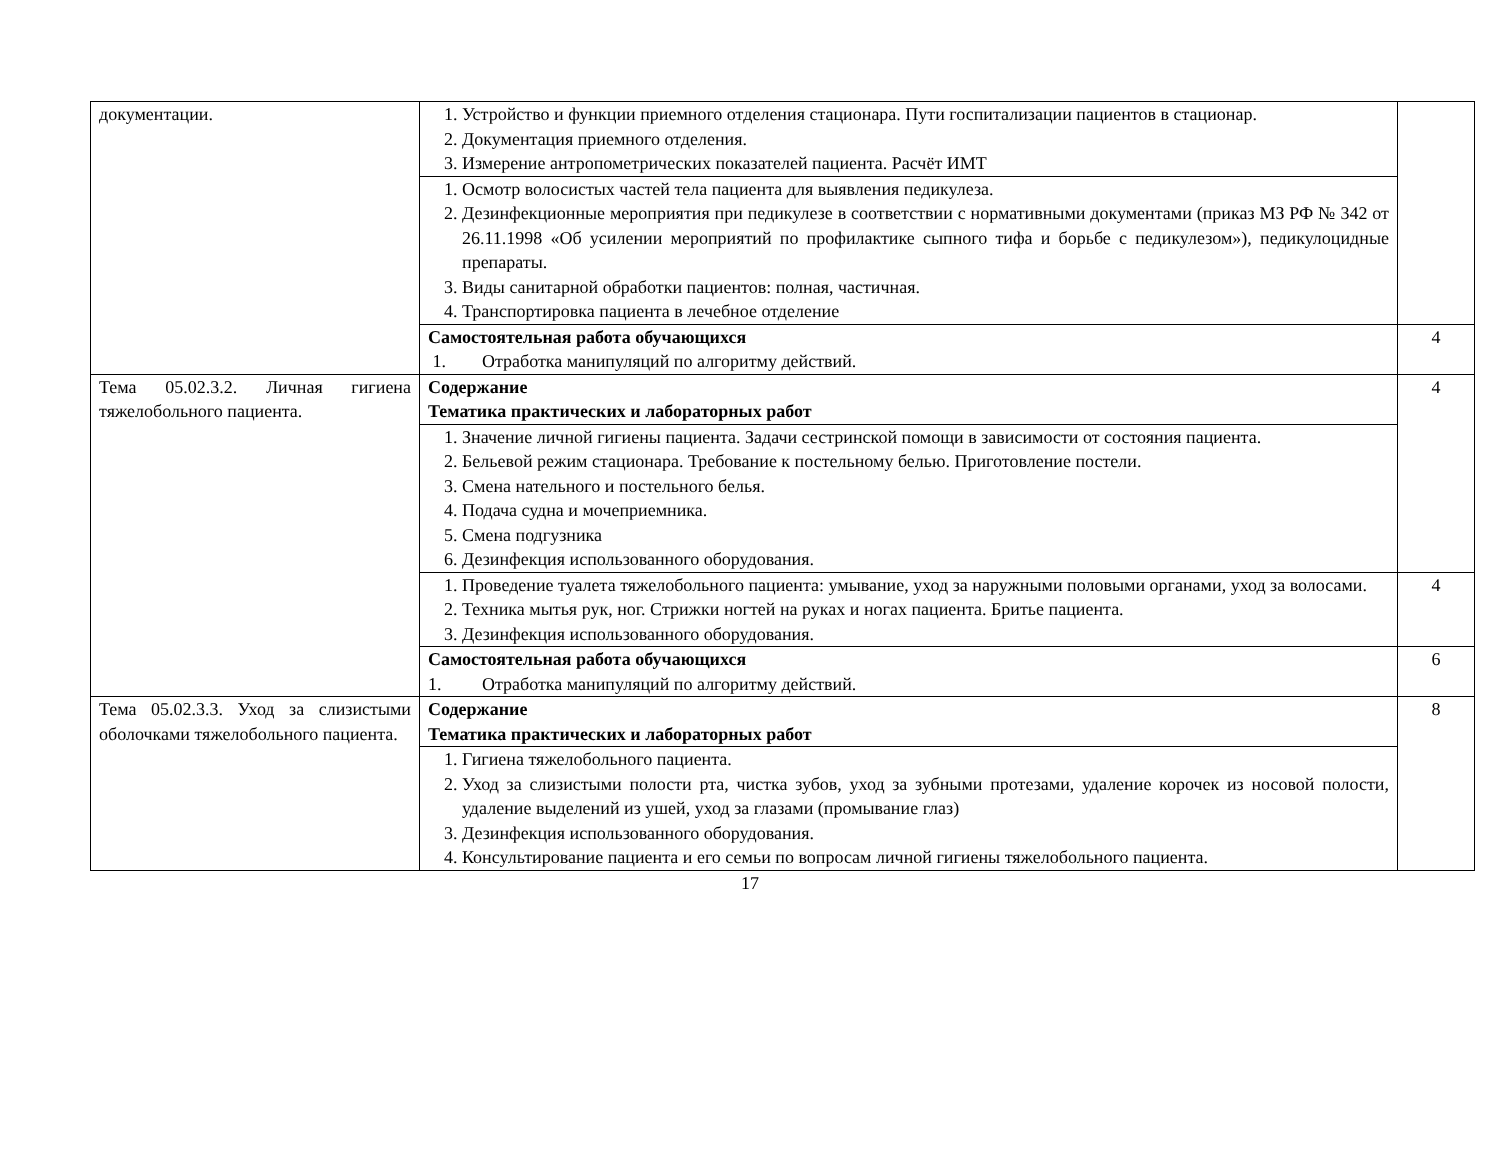| документации. | 1. Устройство и функции приемного отделения стационара. Пути госпитализации пациентов в стационар. 2. Документация приемного отделения. 3. Измерение антропометрических показателей пациента. Расчёт ИМТ | |
| | 1. Осмотр волосистых частей тела пациента для выявления педикулеза. 2. Дезинфекционные мероприятия при педикулезе в соответствии с нормативными документами (приказ МЗ РФ № 342 от 26.11.1998 «Об усилении мероприятий по профилактике сыпного тифа и борьбе с педикулезом»), педикулоцидные препараты. 3. Виды санитарной обработки пациентов: полная, частичная. 4. Транспортировка пациента в лечебное отделение | |
| | Самостоятельная работа обучающихся 1. Отработка манипуляций по алгоритму действий. | 4 |
| Тема 05.02.3.2. Личная гигиена тяжелобольного пациента. | Содержание Тематика практических и лабораторных работ | 4 |
| | 1. Значение личной гигиены пациента. Задачи сестринской помощи в зависимости от состояния пациента. 2. Бельевой режим стационара. Требование к постельному белью. Приготовление постели. 3. Смена нательного и постельного белья. 4. Подача судна и мочеприемника. 5. Смена подгузника 6. Дезинфекция использованного оборудования. | |
| | 1. Проведение туалета тяжелобольного пациента: умывание, уход за наружными половыми органами, уход за волосами. 2. Техника мытья рук, ног. Стрижки ногтей на руках и ногах пациента. Бритье пациента. 3. Дезинфекция использованного оборудования. | 4 |
| | Самостоятельная работа обучающихся 1. Отработка манипуляций по алгоритму действий. | 6 |
| Тема 05.02.3.3. Уход за слизистыми оболочками тяжелобольного пациента. | Содержание Тематика практических и лабораторных работ | 8 |
| | 1. Гигиена тяжелобольного пациента. 2. Уход за слизистыми полости рта, чистка зубов, уход за зубными протезами, удаление корочек из носовой полости, удаление выделений из ушей, уход за глазами (промывание глаз) 3. Дезинфекция использованного оборудования. 4. Консультирование пациента и его семьи по вопросам личной гигиены тяжелобольного пациента. | |
17